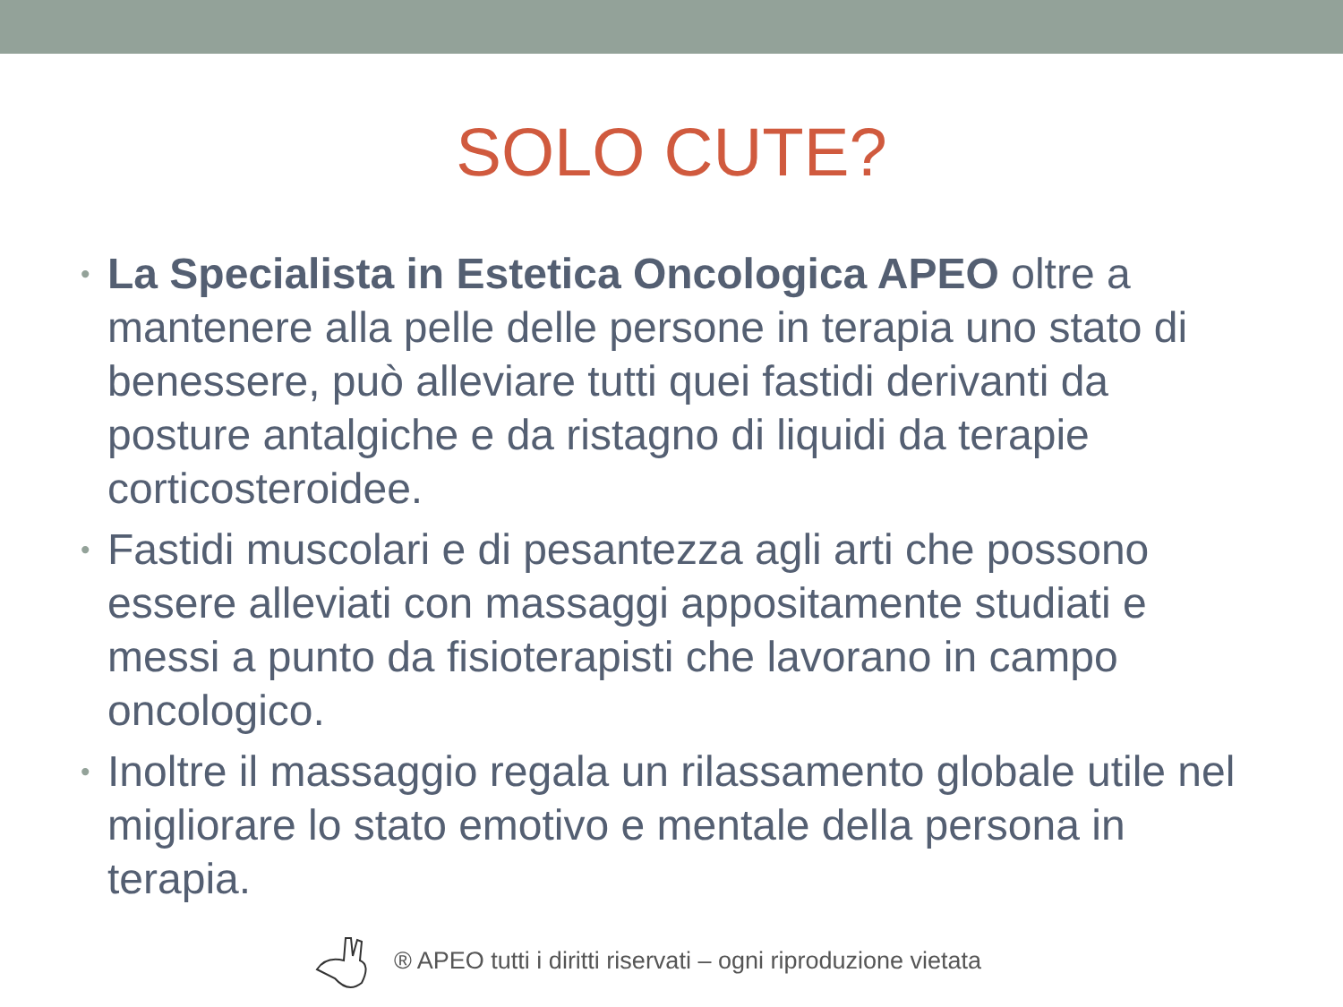SOLO CUTE?
• La Specialista in Estetica Oncologica APEO oltre a mantenere alla pelle delle persone in terapia uno stato di benessere, può alleviare tutti quei fastidi derivanti da posture antalgiche e da ristagno di liquidi da terapie corticosteroidee.
• Fastidi muscolari e di pesantezza agli arti che possono essere alleviati con massaggi appositamente studiati e messi a punto da fisioterapisti che lavorano in campo oncologico.
• Inoltre il massaggio regala un rilassamento globale utile nel migliorare lo stato emotivo e mentale della persona in terapia.
® APEO tutti i diritti riservati – ogni riproduzione vietata